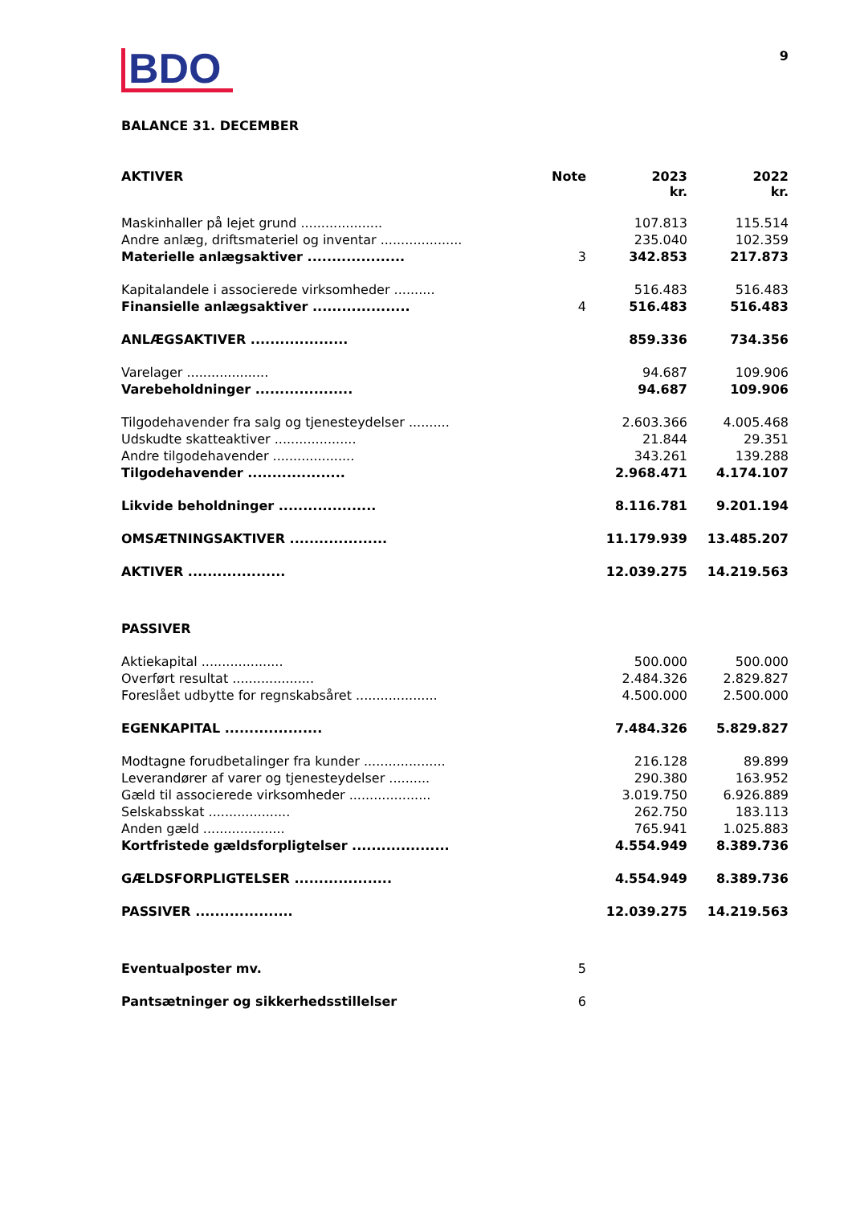9
BDO
BALANCE 31. DECEMBER
| AKTIVER | Note | 2023 kr. | 2022 kr. |
| Maskinhaller på lejet grund .................... | | 107.813 | 115.514 |
| Andre anlæg, driftsmateriel og inventar .................... | | 235.040 | 102.359 |
| Materielle anlægsaktiver .................... | 3 | 342.853 | 217.873 |
| Kapitalandele i associerede virksomheder .......... | | 516.483 | 516.483 |
| Finansielle anlægsaktiver .................... | 4 | 516.483 | 516.483 |
| ANLÆGSAKTIVER .................... | | 859.336 | 734.356 |
| Varelager .................... | | 94.687 | 109.906 |
| Varebeholdninger .................... | | 94.687 | 109.906 |
| Tilgodehavender fra salg og tjenesteydelser .......... | | 2.603.366 | 4.005.468 |
| Udskudte skatteaktiver .................... | | 21.844 | 29.351 |
| Andre tilgodehavender .................... | | 343.261 | 139.288 |
| Tilgodehavender .................... | | 2.968.471 | 4.174.107 |
| Likvide beholdninger .................... | | 8.116.781 | 9.201.194 |
| OMSÆTNINGSAKTIVER .................... | | 11.179.939 | 13.485.207 |
| AKTIVER .................... | | 12.039.275 | 14.219.563 |
| PASSIVER | | | |
| Aktiekapital .................... | | 500.000 | 500.000 |
| Overført resultat .................... | | 2.484.326 | 2.829.827 |
| Foreslået udbytte for regnskabsåret .................... | | 4.500.000 | 2.500.000 |
| EGENKAPITAL .................... | | 7.484.326 | 5.829.827 |
| Modtagne forudbetalinger fra kunder .................... | | 216.128 | 89.899 |
| Leverandører af varer og tjenesteydelser .......... | | 290.380 | 163.952 |
| Gæld til associerede virksomheder .................... | | 3.019.750 | 6.926.889 |
| Selskabsskat .................... | | 262.750 | 183.113 |
| Anden gæld .................... | | 765.941 | 1.025.883 |
| Kortfristede gældsforpligtelser .................... | | 4.554.949 | 8.389.736 |
| GÆLDSFORPLIGTELSER .................... | | 4.554.949 | 8.389.736 |
| PASSIVER .................... | | 12.039.275 | 14.219.563 |
| Eventualposter mv. | 5 | | |
| Pantsætninger og sikkerhedsstillelser | 6 | | |